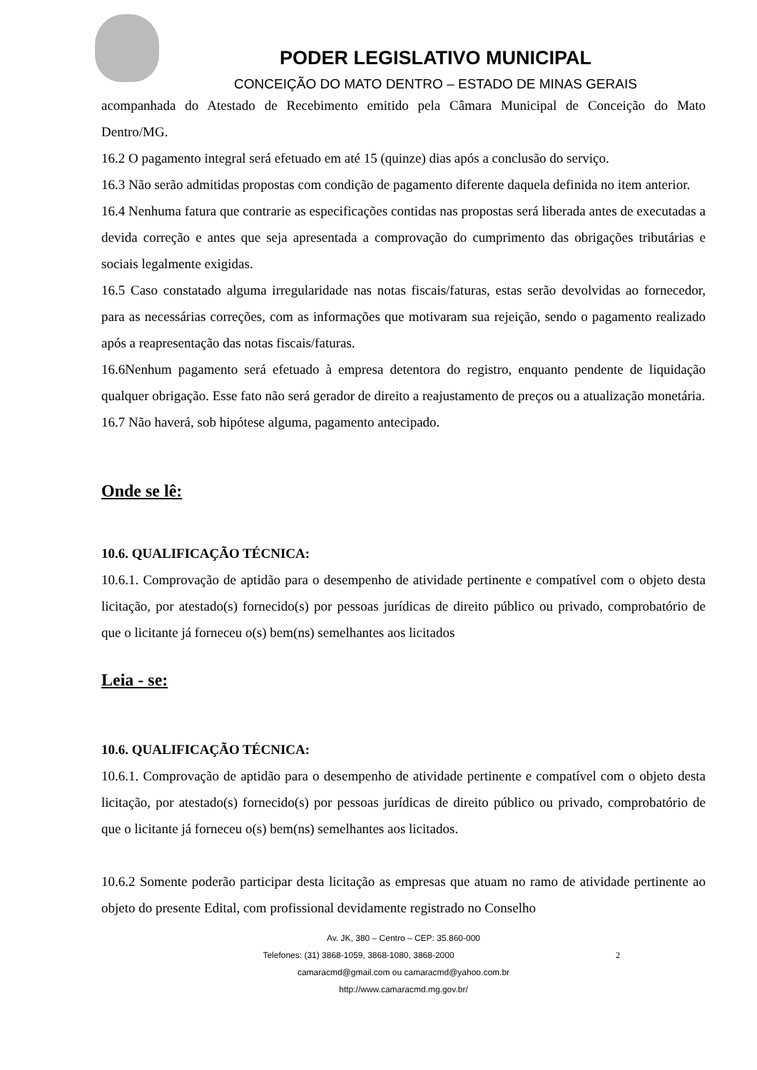PODER LEGISLATIVO MUNICIPAL
CONCEIÇÃO DO MATO DENTRO – ESTADO DE MINAS GERAIS
acompanhada do Atestado de Recebimento emitido pela Câmara Municipal de Conceição do Mato Dentro/MG.
16.2 O pagamento integral será efetuado em até 15 (quinze) dias após a conclusão do serviço.
16.3 Não serão admitidas propostas com condição de pagamento diferente daquela definida no item anterior.
16.4 Nenhuma fatura que contrarie as especificações contidas nas propostas será liberada antes de executadas a devida correção e antes que seja apresentada a comprovação do cumprimento das obrigações tributárias e sociais legalmente exigidas.
16.5 Caso constatado alguma irregularidade nas notas fiscais/faturas, estas serão devolvidas ao fornecedor, para as necessárias correções, com as informações que motivaram sua rejeição, sendo o pagamento realizado após a reapresentação das notas fiscais/faturas.
16.6Nenhum pagamento será efetuado à empresa detentora do registro, enquanto pendente de liquidação qualquer obrigação. Esse fato não será gerador de direito a reajustamento de preços ou a atualização monetária.
16.7 Não haverá, sob hipótese alguma, pagamento antecipado.
Onde se lê:
10.6. QUALIFICAÇÃO TÉCNICA:
10.6.1. Comprovação de aptidão para o desempenho de atividade pertinente e compatível com o objeto desta licitação, por atestado(s) fornecido(s) por pessoas jurídicas de direito público ou privado, comprobatório de que o licitante já forneceu o(s) bem(ns) semelhantes aos licitados
Leia - se:
10.6. QUALIFICAÇÃO TÉCNICA:
10.6.1. Comprovação de aptidão para o desempenho de atividade pertinente e compatível com o objeto desta licitação, por atestado(s) fornecido(s) por pessoas jurídicas de direito público ou privado, comprobatório de que o licitante já forneceu o(s) bem(ns) semelhantes aos licitados.
10.6.2 Somente poderão participar desta licitação as empresas que atuam no ramo de atividade pertinente ao objeto do presente Edital, com profissional devidamente registrado no Conselho
Av. JK, 380 – Centro – CEP: 35.860-000
Telefones: (31) 3868-1059, 3868-1080, 3868-2000 2
camaracmd@gmail.com ou camaracmd@yahoo.com.br
http://www.camaracmd.mg.gov.br/